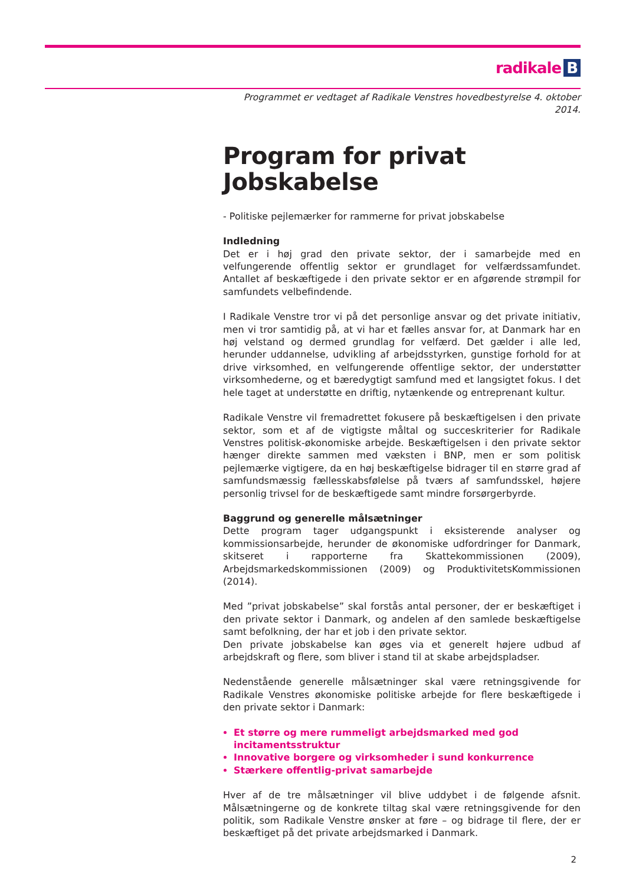radikale B
Programmet er vedtaget af Radikale Venstres hovedbestyrelse 4. oktober 2014.
Program for privat Jobskabelse
- Politiske pejlemærker for rammerne for privat jobskabelse
Indledning
Det er i høj grad den private sektor, der i samarbejde med en velfungerende offentlig sektor er grundlaget for velfærdssamfundet. Antallet af beskæftigede i den private sektor er en afgørende strømpil for samfundets velbefindende.
I Radikale Venstre tror vi på det personlige ansvar og det private initiativ, men vi tror samtidig på, at vi har et fælles ansvar for, at Danmark har en høj velstand og dermed grundlag for velfærd. Det gælder i alle led, herunder uddannelse, udvikling af arbejdsstyrken, gunstige forhold for at drive virksomhed, en velfungerende offentlige sektor, der understøtter virksomhederne, og et bæredygtigt samfund med et langsigtet fokus. I det hele taget at understøtte en driftig, nytænkende og entreprenant kultur.
Radikale Venstre vil fremadrettet fokusere på beskæftigelsen i den private sektor, som et af de vigtigste måltal og succeskriterier for Radikale Venstres politisk-økonomiske arbejde. Beskæftigelsen i den private sektor hænger direkte sammen med væksten i BNP, men er som politisk pejlemærke vigtigere, da en høj beskæftigelse bidrager til en større grad af samfundsmæssig fællesskabsfølelse på tværs af samfundsskel, højere personlig trivsel for de beskæftigede samt mindre forsørgerbyrde.
Baggrund og generelle målsætninger
Dette program tager udgangspunkt i eksisterende analyser og kommissionsarbejde, herunder de økonomiske udfordringer for Danmark, skitseret i rapporterne fra Skattekommissionen (2009), Arbejdsmarkedskommissionen (2009) og ProduktivitetsKommissionen (2014).
Med ”privat jobskabelse” skal forstås antal personer, der er beskæftiget i den private sektor i Danmark, og andelen af den samlede beskæftigelse samt befolkning, der har et job i den private sektor.
Den private jobskabelse kan øges via et generelt højere udbud af arbejdskraft og flere, som bliver i stand til at skabe arbejdspladser.
Nedenstående generelle målsætninger skal være retningsgivende for Radikale Venstres økonomiske politiske arbejde for flere beskæftigede i den private sektor i Danmark:
Et større og mere rummeligt arbejdsmarked med god
incitamentsstruktur
Innovative borgere og virksomheder i sund konkurrence
Stærkere offentlig-privat samarbejde
Hver af de tre målsætninger vil blive uddybet i de følgende afsnit. Målsætningerne og de konkrete tiltag skal være retningsgivende for den politik, som Radikale Venstre ønsker at føre – og bidrage til flere, der er beskæftiget på det private arbejdsmarked i Danmark.
2